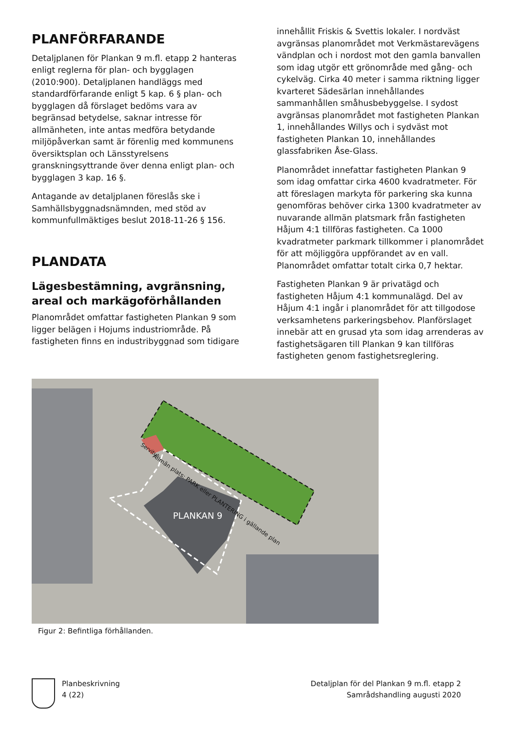PLANFÖRFARANDE
Detaljplanen för Plankan 9 m.fl. etapp 2 hanteras enligt reglerna för plan- och bygglagen (2010:900). Detaljplanen handläggs med standardförfarande enligt 5 kap. 6 § plan- och bygglagen då förslaget bedöms vara av begränsad betydelse, saknar intresse för allmänheten, inte antas medföra betydande miljöpåverkan samt är förenlig med kommunens översiktsplan och Länsstyrelsens granskningsyttrande över denna enligt plan- och bygglagen 3 kap. 16 §.
Antagande av detaljplanen föreslås ske i Samhällsbyggnadsnämnden, med stöd av kommunfullmäktiges beslut 2018-11-26 § 156.
PLANDATA
Lägesbestämning, avgränsning, areal och markägoförhållanden
Planområdet omfattar fastigheten Plankan 9 som ligger belägen i Hojums industriområde. På fastigheten finns en industribyggnad som tidigare
innehållit Friskis & Svettis lokaler. I nordväst avgränsas planområdet mot Verkmästarevägens vändplan och i nordost mot den gamla banvallen som idag utgör ett grönområde med gång- och cykelväg. Cirka 40 meter i samma riktning ligger kvarteret Sädesärlan innehållandes sammanhållen småhusbebyggelse. I sydost avgränsas planområdet mot fastigheten Plankan 1, innehållandes Willys och i sydväst mot fastigheten Plankan 10, innehållandes glassfabriken Åse-Glass.
Planområdet innefattar fastigheten Plankan 9 som idag omfattar cirka 4600 kvadratmeter. För att föreslagen markyta för parkering ska kunna genomföras behöver cirka 1300 kvadratmeter av nuvarande allmän platsmark från fastigheten Håjum 4:1 tillföras fastigheten. Ca 1000 kvadratmeter parkmark tillkommer i planområdet för att möjliggöra uppförandet av en vall. Planområdet omfattar totalt cirka 0,7 hektar.
Fastigheten Plankan 9 är privatägd och fastigheten Håjum 4:1 kommunalägd. Del av Håjum 4:1 ingår i planområdet för att tillgodose verksamhetens parkeringsbehov. Planförslaget innebär att en grusad yta som idag arrenderas av fastighetsägaren till Plankan 9 kan tillföras fastigheten genom fastighetsreglering.
PLANKAN 9
Allmän plats: PARK eller PLANTERING i gällande plan
Servitut
Figur 2: Befintliga förhållanden.
Planbeskrivning
4 (22)
Detaljplan för del Plankan 9 m.fl. etapp 2
Samrådshandling augusti 2020